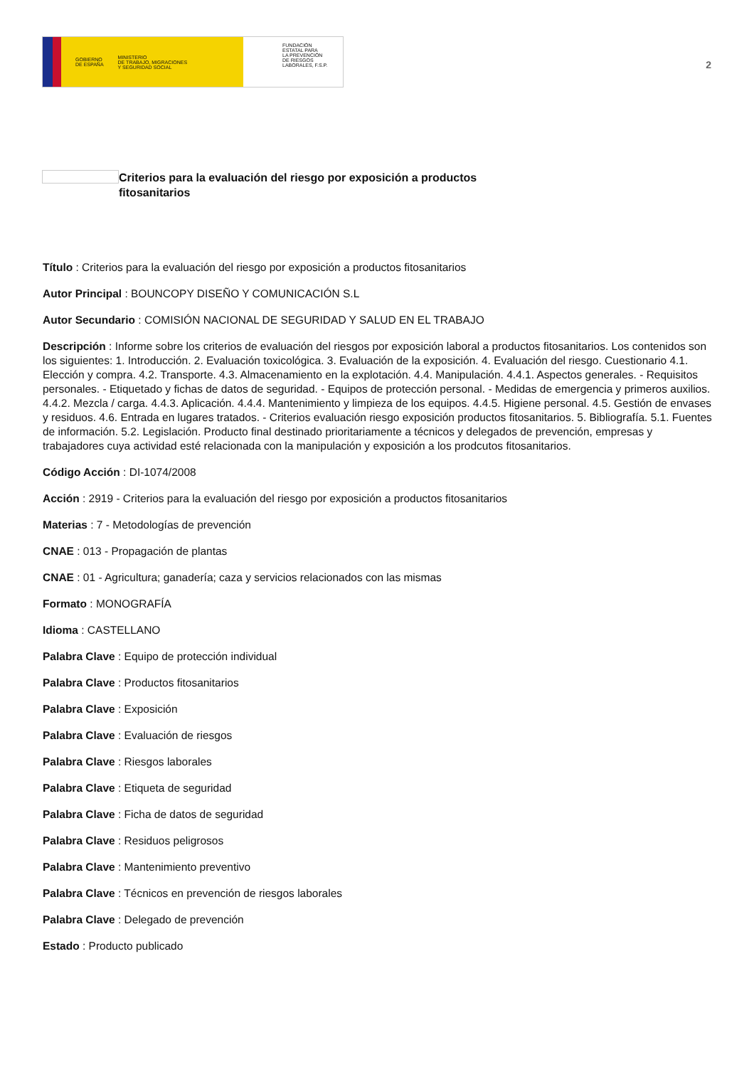GOBIERNO
DE ESPAÑA MINISTERIO
DE TRABAJO, MIGRACIONES
Y SEGURIDAD SOCIAL
FUNDACIÓN
ESTATAL PARA
LA PREVENCIÓN
DE RIESGOS
LABORALES, F.S.P.
2
Criterios para la evaluación del riesgo por exposición a productos fitosanitarios
Título : Criterios para la evaluación del riesgo por exposición a productos fitosanitarios
Autor Principal : BOUNCOPY DISEÑO Y COMUNICACIÓN S.L
Autor Secundario : COMISIÓN NACIONAL DE SEGURIDAD Y SALUD EN EL TRABAJO
Descripción : Informe sobre los criterios de evaluación del riesgos por exposición laboral a productos fitosanitarios. Los contenidos son los siguientes: 1. Introducción. 2. Evaluación toxicológica. 3. Evaluación de la exposición. 4. Evaluación del riesgo. Cuestionario 4.1. Elección y compra. 4.2. Transporte. 4.3. Almacenamiento en la explotación. 4.4. Manipulación. 4.4.1. Aspectos generales. - Requisitos personales. - Etiquetado y fichas de datos de seguridad. - Equipos de protección personal. - Medidas de emergencia y primeros auxilios. 4.4.2. Mezcla / carga. 4.4.3. Aplicación. 4.4.4. Mantenimiento y limpieza de los equipos. 4.4.5. Higiene personal. 4.5. Gestión de envases y residuos. 4.6. Entrada en lugares tratados. - Criterios evaluación riesgo exposición productos fitosanitarios. 5. Bibliografía. 5.1. Fuentes de información. 5.2. Legislación. Producto final destinado prioritariamente a técnicos y delegados de prevención, empresas y trabajadores cuya actividad esté relacionada con la manipulación y exposición a los prodcutos fitosanitarios.
Código Acción : DI-1074/2008
Acción : 2919 - Criterios para la evaluación del riesgo por exposición a productos fitosanitarios
Materias : 7 - Metodologías de prevención
CNAE : 013 - Propagación de plantas
CNAE : 01 - Agricultura; ganadería; caza y servicios relacionados con las mismas
Formato : MONOGRAFÍA
Idioma : CASTELLANO
Palabra Clave : Equipo de protección individual
Palabra Clave : Productos fitosanitarios
Palabra Clave : Exposición
Palabra Clave : Evaluación de riesgos
Palabra Clave : Riesgos laborales
Palabra Clave : Etiqueta de seguridad
Palabra Clave : Ficha de datos de seguridad
Palabra Clave : Residuos peligrosos
Palabra Clave : Mantenimiento preventivo
Palabra Clave : Técnicos en prevención de riesgos laborales
Palabra Clave : Delegado de prevención
Estado : Producto publicado